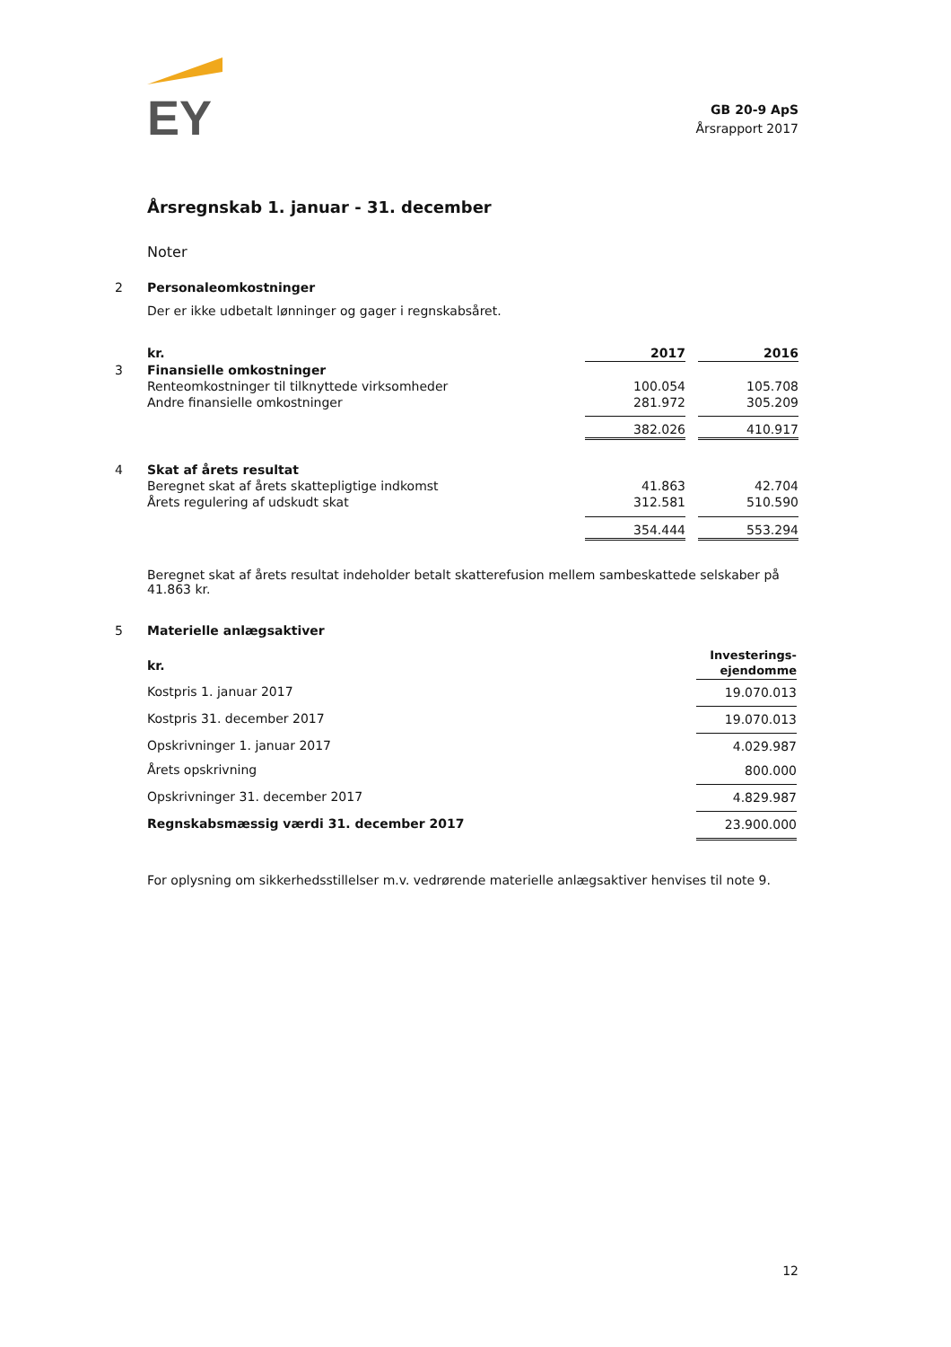EY
GB 20-9 ApS
Årsrapport 2017
Årsregnskab 1. januar - 31. december
Noter
2 Personaleomkostninger
Der er ikke udbetalt lønninger og gager i regnskabsåret.
| | kr. | 2017 | | 2016 |
| 3 | Finansielle omkostninger | | | |
| | Renteomkostninger til tilknyttede virksomheder | 100.054 | | 105.708 |
| | Andre finansielle omkostninger | 281.972 | | 305.209 |
| | | 382.026 | | 410.917 |
| 4 | Skat af årets resultat | | | |
| | Beregnet skat af årets skattepligtige indkomst | 41.863 | | 42.704 |
| | Årets regulering af udskudt skat | 312.581 | | 510.590 |
| | | 354.444 | | 553.294 |
Beregnet skat af årets resultat indeholder betalt skatterefusion mellem sambeskattede selskaber på 41.863 kr.
5 Materielle anlægsaktiver
| | kr. | Investerings- ejendomme |
| | Kostpris 1. januar 2017 | 19.070.013 |
| | Kostpris 31. december 2017 | 19.070.013 |
| | Opskrivninger 1. januar 2017 Årets opskrivning | 4.029.987 800.000 |
| | Opskrivninger 31. december 2017 | 4.829.987 |
| | Regnskabsmæssig værdi 31. december 2017 | 23.900.000 |
For oplysning om sikkerhedsstillelser m.v. vedrørende materielle anlægsaktiver henvises til note 9.
12